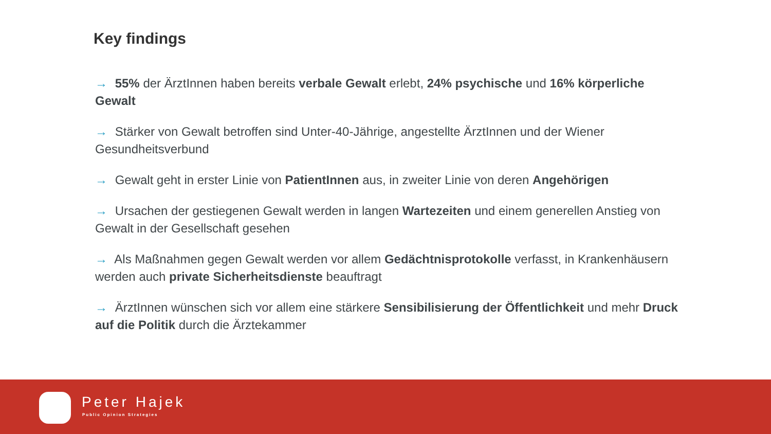Key findings
→ 55% der ÄrztInnen haben bereits verbale Gewalt erlebt, 24% psychische und 16% körperliche Gewalt
→ Stärker von Gewalt betroffen sind Unter-40-Jährige, angestellte ÄrztInnen und der Wiener Gesundheitsverbund
→ Gewalt geht in erster Linie von PatientInnen aus, in zweiter Linie von deren Angehörigen
→ Ursachen der gestiegenen Gewalt werden in langen Wartezeiten und einem generellen Anstieg von Gewalt in der Gesellschaft gesehen
→ Als Maßnahmen gegen Gewalt werden vor allem Gedächtnisprotokolle verfasst, in Krankenhäusern werden auch private Sicherheitsdienste beauftragt
→ ÄrztInnen wünschen sich vor allem eine stärkere Sensibilisierung der Öffentlichkeit und mehr Druck auf die Politik durch die Ärztekammer
Peter Hajek
Public Opinion Strategies